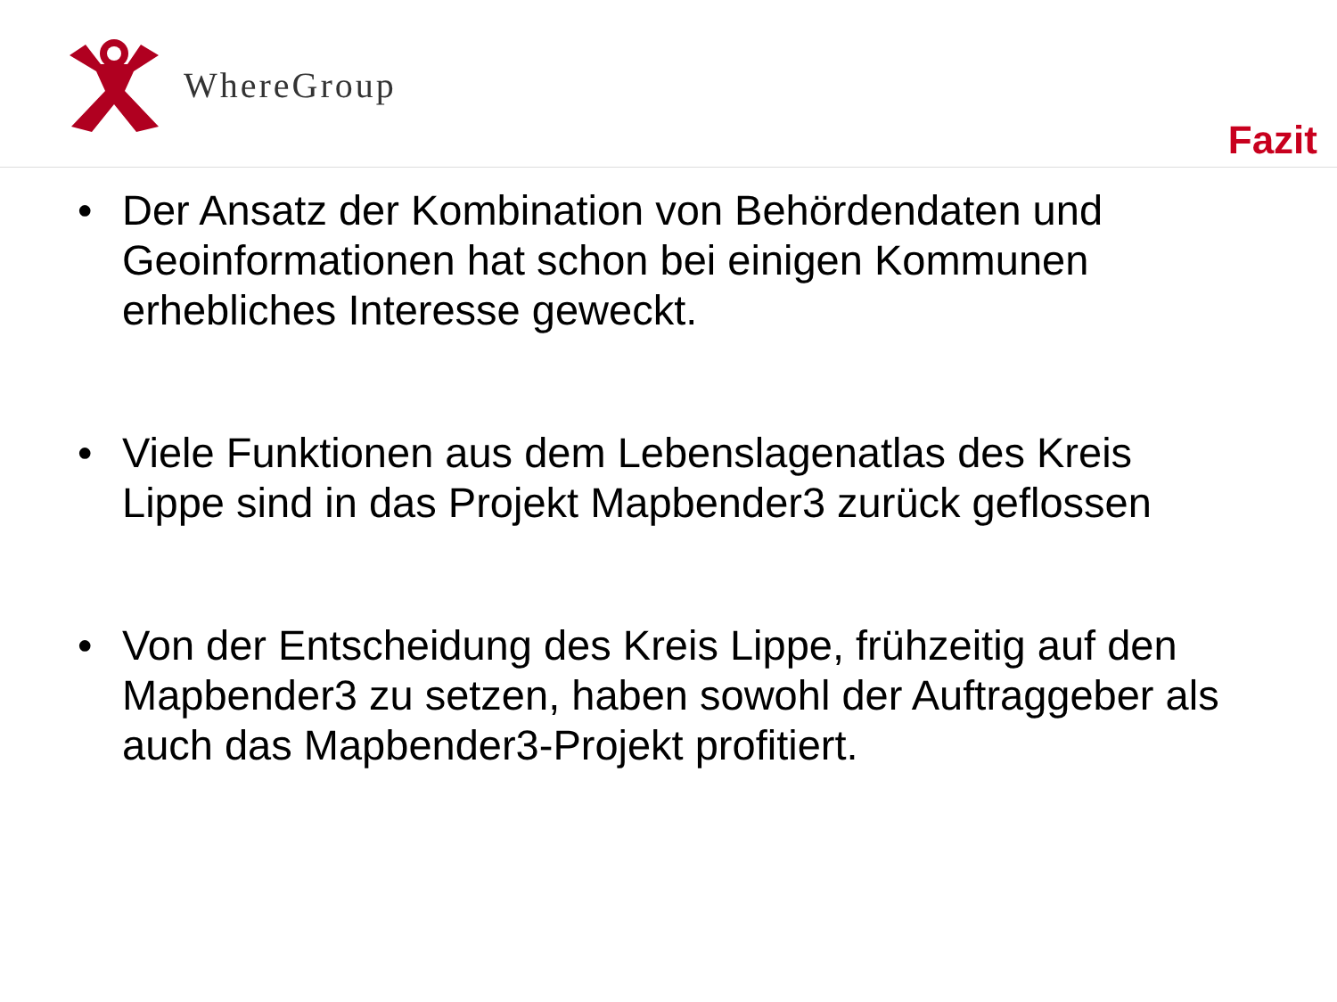WhereGroup
Fazit
• Der Ansatz der Kombination von Behördendaten und Geoinformationen hat schon bei einigen Kommunen erhebliches Interesse geweckt.
• Viele Funktionen aus dem Lebenslagenatlas des Kreis Lippe sind in das Projekt Mapbender3 zurück geflossen
• Von der Entscheidung des Kreis Lippe, frühzeitig auf den Mapbender3 zu setzen, haben sowohl der Auftraggeber als auch das Mapbender3-Projekt profitiert.